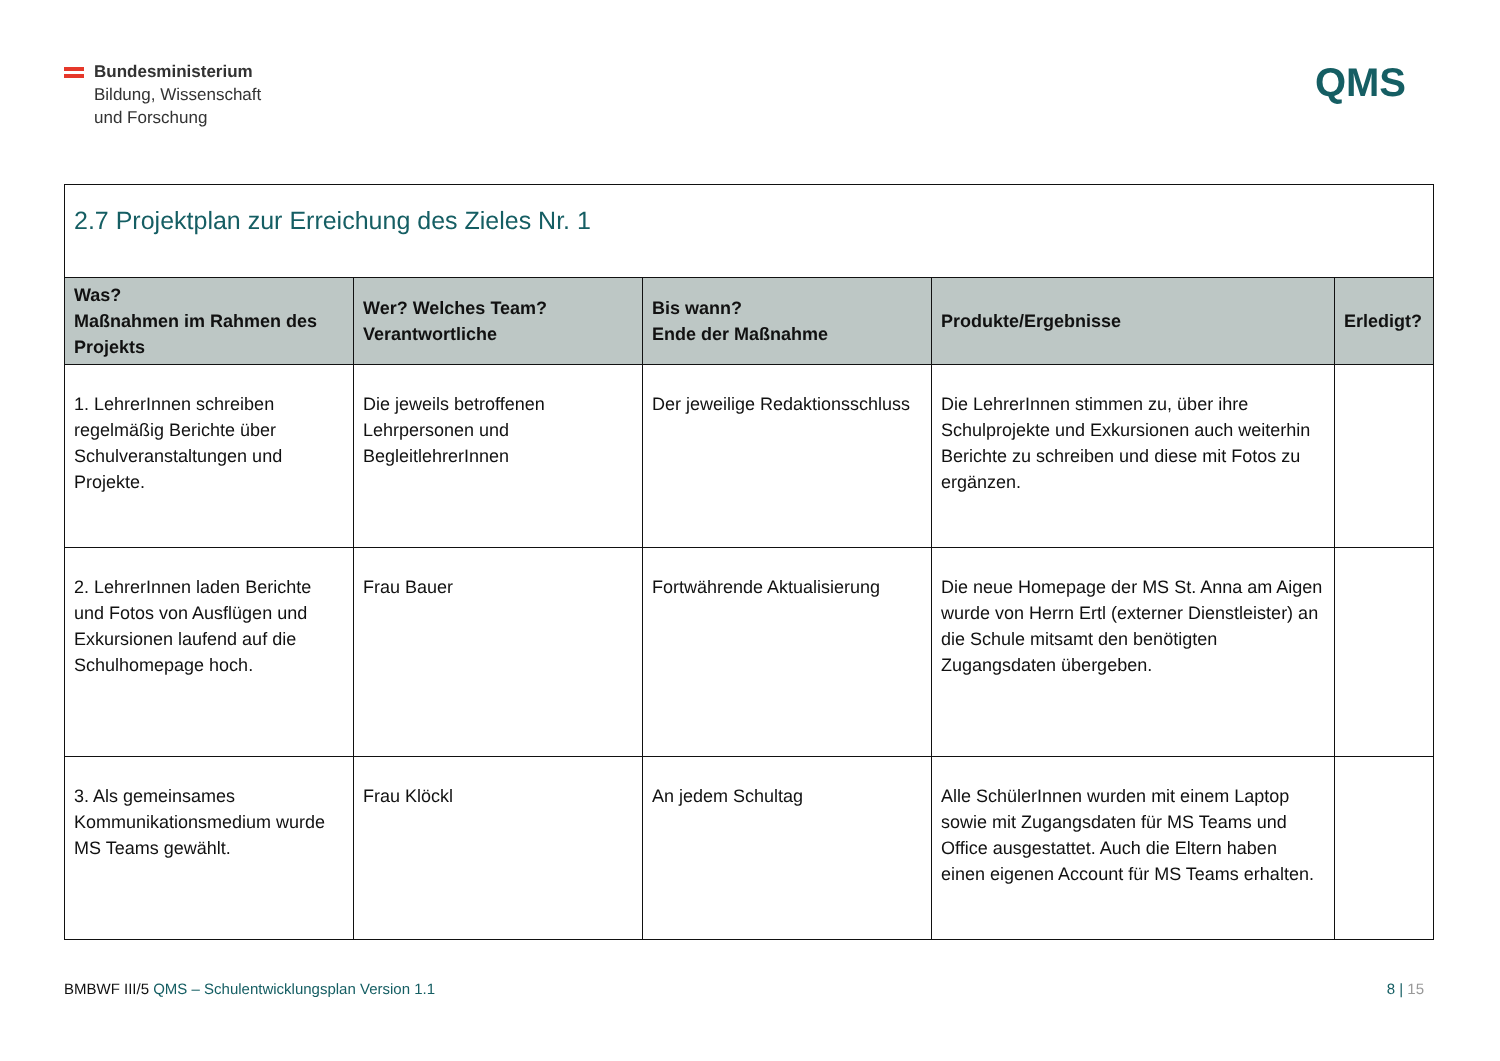Bundesministerium
Bildung, Wissenschaft
und Forschung
QMS
| 2.7 Projektplan zur Erreichung des Zieles Nr. 1 | | | | |
| Was? Maßnahmen im Rahmen des Projekts | Wer? Welches Team? Verantwortliche | Bis wann? Ende der Maßnahme | Produkte/Ergebnisse | Erledigt? |
| 1. LehrerInnen schreiben regelmäßig Berichte über Schulveranstaltungen und Projekte. | Die jeweils betroffenen Lehrpersonen und BegleitlehrerInnen | Der jeweilige Redaktionsschluss | Die LehrerInnen stimmen zu, über ihre Schulprojekte und Exkursionen auch weiterhin Berichte zu schreiben und diese mit Fotos zu ergänzen. | |
| 2. LehrerInnen laden Berichte und Fotos von Ausflügen und Exkursionen laufend auf die Schulhomepage hoch. | Frau Bauer | Fortwährende Aktualisierung | Die neue Homepage der MS St. Anna am Aigen wurde von Herrn Ertl (externer Dienstleister) an die Schule mitsamt den benötigten Zugangsdaten übergeben. | |
| 3. Als gemeinsames Kommunikationsmedium wurde MS Teams gewählt. | Frau Klöckl | An jedem Schultag | Alle SchülerInnen wurden mit einem Laptop sowie mit Zugangsdaten für MS Teams und Office ausgestattet. Auch die Eltern haben einen eigenen Account für MS Teams erhalten. | |
BMBWF III/5 QMS – Schulentwicklungsplan Version 1.1
8 | 15